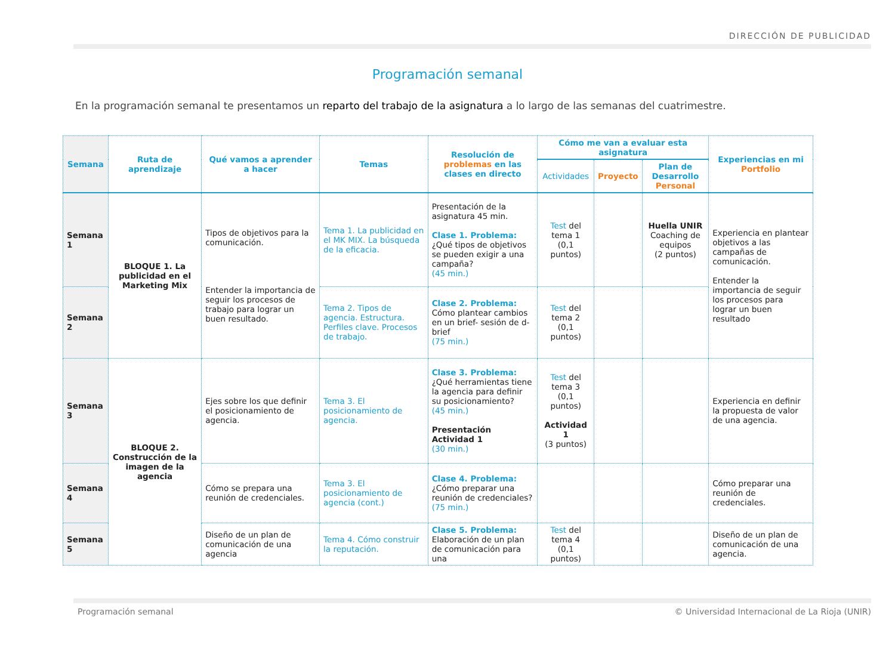DIRECCIÓN DE PUBLICIDAD
Programación semanal
En la programación semanal te presentamos un reparto del trabajo de la asignatura a lo largo de las semanas del cuatrimestre.
| Semana | Ruta de aprendizaje | Qué vamos a aprender a hacer | Temas | Resolución de problemas en las clases en directo | Cómo me van a evaluar esta asignatura | | | Experiencias en mi Portfolio |
| --- | --- | --- | --- | --- | --- | --- | --- | --- |
| | | | | | Actividades | Proyecto | Plan de Desarrollo Personal | |
| Semana 1 | BLOQUE 1. La publicidad en el Marketing Mix | Tipos de objetivos para la comunicación. Entender la importancia de seguir los procesos de trabajo para lograr un buen resultado. | Tema 1. La publicidad en el MK MIX. La búsqueda de la eficacia. | Presentación de la asignatura 45 min. Clase 1. Problema: ¿Qué tipos de objetivos se pueden exigir a una campaña? (45 min.) | Test del tema 1 (0,1 puntos) | | Huella UNIR Coaching de equipos (2 puntos) | Experiencia en plantear objetivos a las campañas de comunicación. Entender la importancia de seguir los procesos para lograr un buen resultado |
| Semana 2 | | | Tema 2. Tipos de agencia. Estructura. Perfiles clave. Procesos de trabajo. | Clase 2. Problema: Cómo plantear cambios en un brief- sesión de d-brief (75 min.) | Test del tema 2 (0,1 puntos) | | | |
| Semana 3 | BLOQUE 2. Construcción de la imagen de la agencia | Ejes sobre los que definir el posicionamiento de agencia. | Tema 3. El posicionamiento de agencia. | Clase 3. Problema: ¿Qué herramientas tiene la agencia para definir su posicionamiento? (45 min.) Presentación Actividad 1 (30 min.) | Test del tema 3 (0,1 puntos) Actividad 1 (3 puntos) | | | Experiencia en definir la propuesta de valor de una agencia. |
| Semana 4 | | Cómo se prepara una reunión de credenciales. | Tema 3. El posicionamiento de agencia (cont.) | Clase 4. Problema: ¿Cómo preparar una reunión de credenciales? (75 min.) | | | | Cómo preparar una reunión de credenciales. |
| Semana 5 | | Diseño de un plan de comunicación de una agencia | Tema 4. Cómo construir la reputación. | Clase 5. Problema: Elaboración de un plan de comunicación para una | Test del tema 4 (0,1 puntos) | | | Diseño de un plan de comunicación de una agencia. |
Programación semanal © Universidad Internacional de La Rioja (UNIR)